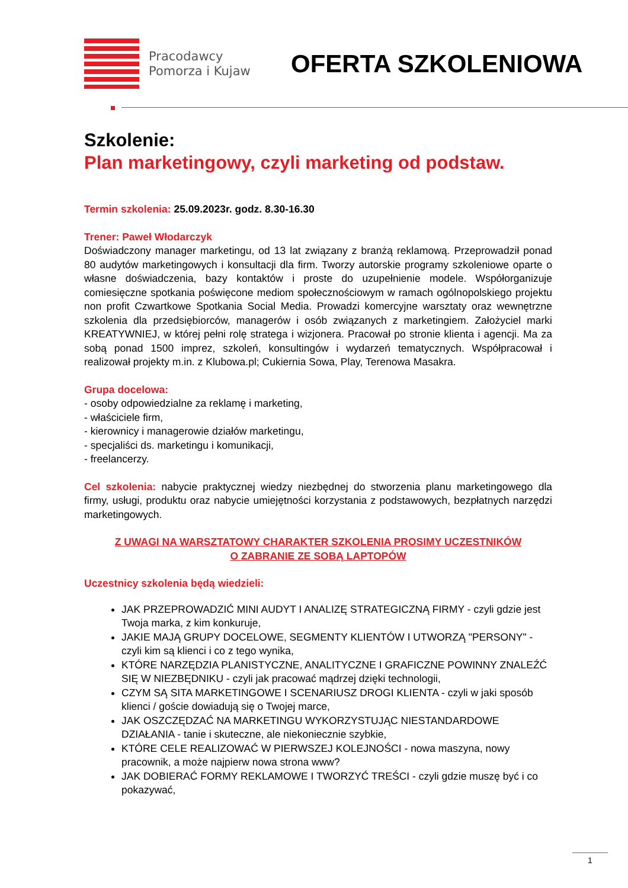Pracodawcy Pomorza i Kujaw
OFERTA SZKOLENIOWA
Szkolenie:
Plan marketingowy, czyli marketing od podstaw.
Termin szkolenia: 25.09.2023r. godz. 8.30-16.30
Trener: Paweł Włodarczyk
Doświadczony manager marketingu, od 13 lat związany z branżą reklamową. Przeprowadził ponad 80 audytów marketingowych i konsultacji dla firm. Tworzy autorskie programy szkoleniowe oparte o własne doświadczenia, bazy kontaktów i proste do uzupełnienie modele. Współorganizuje comiesięczne spotkania poświęcone mediom społecznościowym w ramach ogólnopolskiego projektu non profit Czwartkowe Spotkania Social Media. Prowadzi komercyjne warsztaty oraz wewnętrzne szkolenia dla przedsiębiorców, managerów i osób związanych z marketingiem. Założyciel marki KREATYWNIEJ, w której pełni rolę stratega i wizjonera. Pracował po stronie klienta i agencji. Ma za sobą ponad 1500 imprez, szkoleń, konsultingów i wydarzeń tematycznych. Współpracował i realizował projekty m.in. z Klubowa.pl; Cukiernia Sowa, Play, Terenowa Masakra.
Grupa docelowa:
- osoby odpowiedzialne za reklamę i marketing,
- właściciele firm,
- kierownicy i managerowie działów marketingu,
- specjaliści ds. marketingu i komunikacji,
- freelancerzy.
Cel szkolenia: nabycie praktycznej wiedzy niezbędnej do stworzenia planu marketingowego dla firmy, usługi, produktu oraz nabycie umiejętności korzystania z podstawowych, bezpłatnych narzędzi marketingowych.
Z UWAGI NA WARSZTATOWY CHARAKTER SZKOLENIA PROSIMY UCZESTNIKÓW
O ZABRANIE ZE SOBĄ LAPTOPÓW
Uczestnicy szkolenia będą wiedzieli:
JAK PRZEPROWADZIĆ MINI AUDYT I ANALIZĘ STRATEGICZNĄ FIRMY - czyli gdzie jest Twoja marka, z kim konkuruje,
JAKIE MAJĄ GRUPY DOCELOWE, SEGMENTY KLIENTÓW I UTWORZĄ "PERSONY" - czyli kim są klienci i co z tego wynika,
KTÓRE NARZĘDZIA PLANISTYCZNE, ANALITYCZNE I GRAFICZNE POWINNY ZNALEŹĆ SIĘ W NIEZBĘDNIKU - czyli jak pracować mądrzej dzięki technologii,
CZYM SĄ SITA MARKETINGOWE I SCENARIUSZ DROGI KLIENTA - czyli w jaki sposób klienci / goście dowiadują się o Twojej marce,
JAK OSZCZĘDZAĆ NA MARKETINGU WYKORZYSTUJĄC NIESTANDARDOWE DZIAŁANIA - tanie i skuteczne, ale niekoniecznie szybkie,
KTÓRE CELE REALIZOWAĆ W PIERWSZEJ KOLEJNOŚCI - nowa maszyna, nowy pracownik, a może najpierw nowa strona www?
JAK DOBIERAĆ FORMY REKLAMOWE I TWORZYĆ TREŚCI - czyli gdzie muszę być i co pokazywać,
1